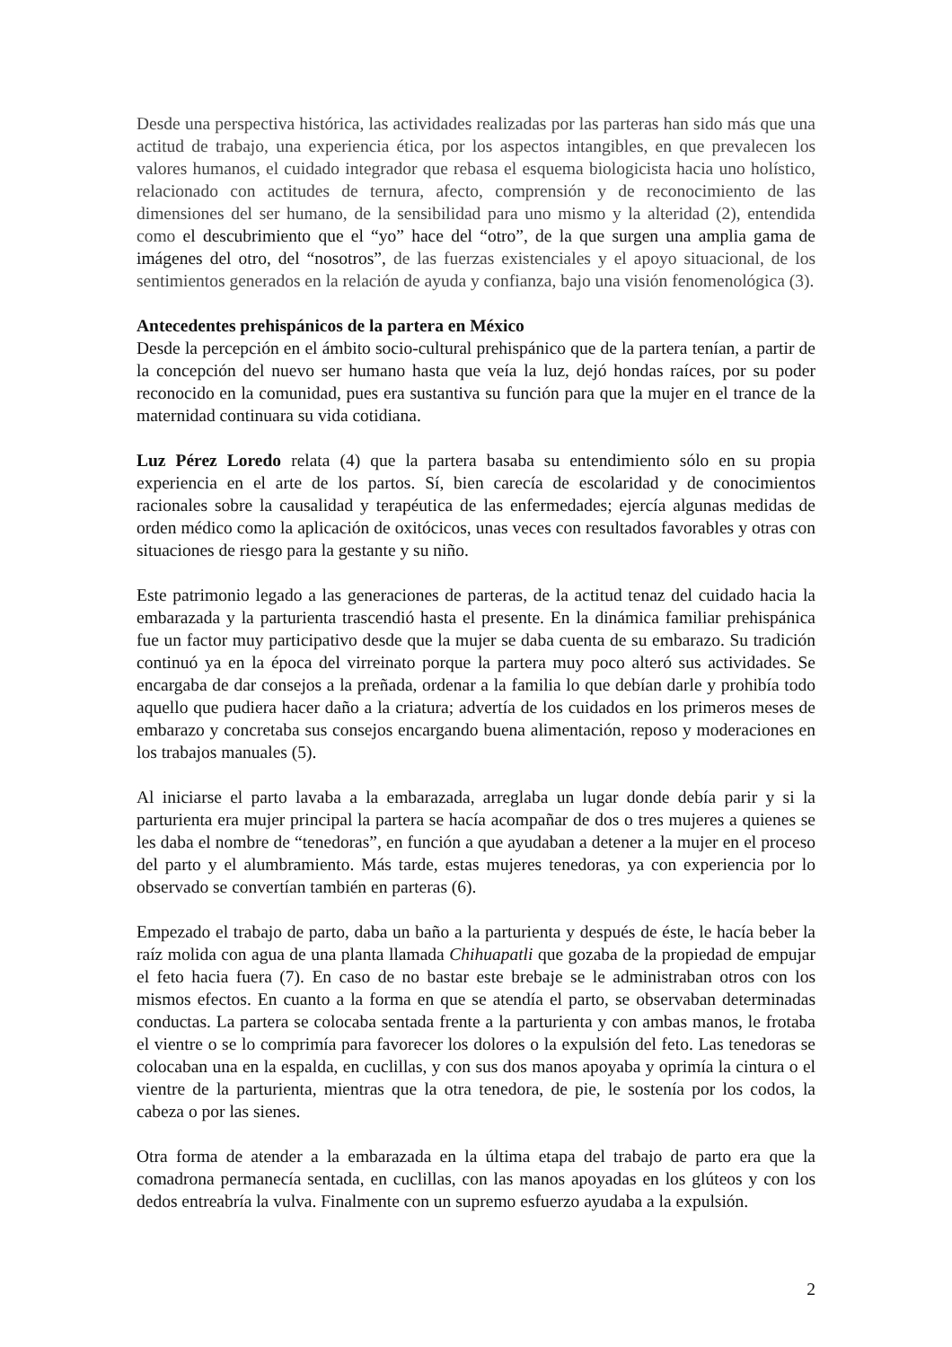Desde una perspectiva histórica, las actividades realizadas por las parteras han sido más que una actitud de trabajo, una experiencia ética, por los aspectos intangibles, en que prevalecen los valores humanos, el cuidado integrador que rebasa el esquema biologicista hacia uno holístico, relacionado con actitudes de ternura, afecto, comprensión y de reconocimiento de las dimensiones del ser humano, de la sensibilidad para uno mismo y la alteridad (2), entendida como el descubrimiento que el “yo” hace del “otro”, de la que surgen una amplia gama de imágenes del otro, del “nosotros”, de las fuerzas existenciales y el apoyo situacional, de los sentimientos generados en la relación de ayuda y confianza, bajo una visión fenomenológica (3).
Antecedentes prehispánicos de la partera en México
Desde la percepción en el ámbito socio-cultural prehispánico que de la partera tenían, a partir de la concepción del nuevo ser humano hasta que veía la luz, dejó hondas raíces, por su poder reconocido en la comunidad, pues era sustantiva su función para que la mujer en el trance de la maternidad continuara su vida cotidiana.
Luz Pérez Loredo relata (4) que la partera basaba su entendimiento sólo en su propia experiencia en el arte de los partos. Sí, bien carecía de escolaridad y de conocimientos racionales sobre la causalidad y terapéutica de las enfermedades; ejercía algunas medidas de orden médico como la aplicación de oxitócicos, unas veces con resultados favorables y otras con situaciones de riesgo para la gestante y su niño.
Este patrimonio legado a las generaciones de parteras, de la actitud tenaz del cuidado hacia la embarazada y la parturienta trascendió hasta el presente. En la dinámica familiar prehispánica fue un factor muy participativo desde que la mujer se daba cuenta de su embarazo. Su tradición continuó ya en la época del virreinato porque la partera muy poco alteró sus actividades. Se encargaba de dar consejos a la preñada, ordenar a la familia lo que debían darle y prohibía todo aquello que pudiera hacer daño a la criatura; advertía de los cuidados en los primeros meses de embarazo y concretaba sus consejos encargando buena alimentación, reposo y moderaciones en los trabajos manuales (5).
Al iniciarse el parto lavaba a la embarazada, arreglaba un lugar donde debía parir y si la parturienta era mujer principal la partera se hacía acompañar de dos o tres mujeres a quienes se les daba el nombre de “tenedoras”, en función a que ayudaban a detener a la mujer en el proceso del parto y el alumbramiento. Más tarde, estas mujeres tenedoras, ya con experiencia por lo observado se convertían también en parteras (6).
Empezado el trabajo de parto, daba un baño a la parturienta y después de éste, le hacía beber la raíz molida con agua de una planta llamada Chihuapatli que gozaba de la propiedad de empujar el feto hacia fuera (7). En caso de no bastar este brebaje se le administraban otros con los mismos efectos. En cuanto a la forma en que se atendía el parto, se observaban determinadas conductas. La partera se colocaba sentada frente a la parturienta y con ambas manos, le frotaba el vientre o se lo comprimía para favorecer los dolores o la expulsión del feto. Las tenedoras se colocaban una en la espalda, en cuclillas, y con sus dos manos apoyaba y oprimía la cintura o el vientre de la parturienta, mientras que la otra tenedora, de pie, le sostenía por los codos, la cabeza o por las sienes.
Otra forma de atender a la embarazada en la última etapa del trabajo de parto era que la comadrona permanecía sentada, en cuclillas, con las manos apoyadas en los glúteos y con los dedos entreabría la vulva. Finalmente con un supremo esfuerzo ayudaba a la expulsión.
2